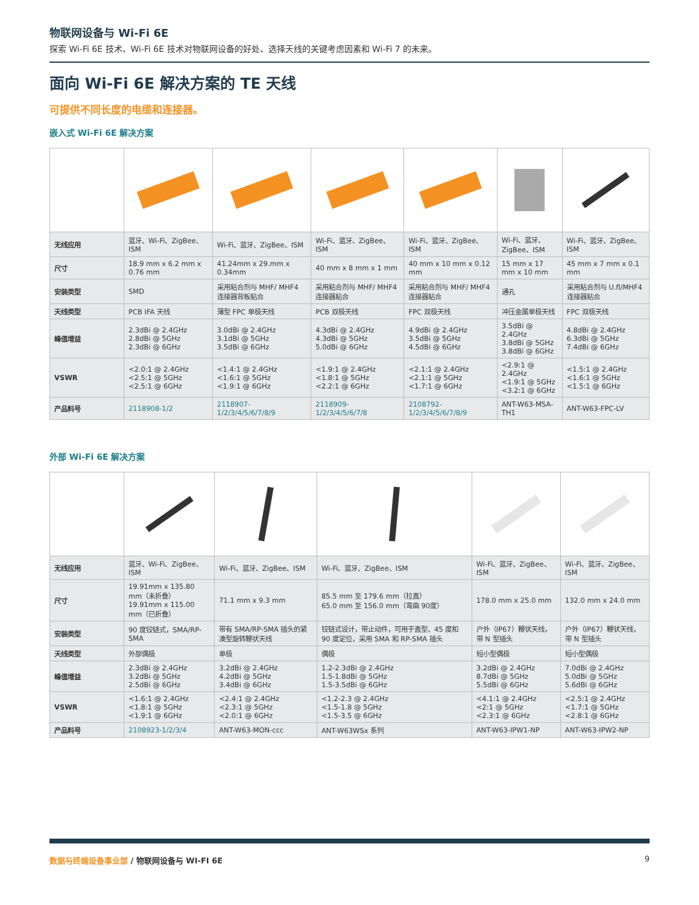物联网设备与 Wi-Fi 6E
探索 Wi-Fi 6E 技术、Wi-Fi 6E 技术对物联网设备的好处、选择天线的关键考虑因素和 Wi-Fi 7 的未来。
面向 Wi-Fi 6E 解决方案的 TE 天线
可提供不同长度的电缆和连接器。
嵌入式 Wi-Fi 6E 解决方案
| 无线应用 | 蓝牙、Wi-Fi、ZigBee、ISM | Wi-Fi、蓝牙、ZigBee、ISM | Wi-Fi、蓝牙、ZigBee、ISM | Wi-Fi、蓝牙、ZigBee、ISM | Wi-Fi、蓝牙、ZigBee、ISM | Wi-Fi、蓝牙、ZigBee、ISM |
| 尺寸 | 18.9 mm x 6.2 mm x 0.76 mm | 41.24mm x 29.mm x 0.34mm | 40 mm x 8 mm x 1 mm | 40 mm x 10 mm x 0.12 mm | 15 mm x 17 mm x 10 mm | 45 mm x 7 mm x 0.1 mm |
| 安装类型 | SMD | 采用粘合剂与 MHF/ MHF4 连接器背板粘合 | 采用粘合剂与 MHF/ MHF4 连接器粘合 | 采用粘合剂与 MHF/ MHF4 连接器粘合 | 通孔 | 采用粘合剂与 U.fl/MHF4 连接器粘合 |
| 天线类型 | PCB IFA 天线 | 薄型 FPC 单极天线 | PCB 双极天线 | FPC 双极天线 | 冲压金属单极天线 | FPC 双极天线 |
| 峰值增益 | 2.3dBi @ 2.4GHz 2.8dBi @ 5GHz 2.3dBi @ 6GHz | 3.0dBi @ 2.4GHz 3.1dBi @ 5GHz 3.5dBi @ 6GHz | 4.3dBi @ 2.4GHz 4.3dBi @ 5GHz 5.0dBi @ 6GHz | 4.9dBi @ 2.4GHz 3.5dBi @ 5GHz 4.5dBi @ 6GHz | 3.5dBi @ 2.4GHz 3.8dBi @ 5GHz 3.8dBi @ 6GHz | 4.8dBi @ 2.4GHz 6.3dBi @ 5GHz 7.4dBi @ 6GHz |
| VSWR | <2.0:1 @ 2.4GHz <2.5:1 @ 5GHz <2.5:1 @ 6GHz | <1.4:1 @ 2.4GHz <1.6:1 @ 5GHz <1.9:1 @ 6GHz | <1.9:1 @ 2.4GHz <1.8:1 @ 5GHz <2.2:1 @ 6GHz | <2.1:1 @ 2.4GHz <2.1:1 @ 5GHz <1.7:1 @ 6GHz | <2.9:1 @ 2.4GHz <1.9:1 @ 5GHz <3.2:1 @ 6GHz | <1.5:1 @ 2.4GHz <1.6:1 @ 5GHz <1.5:1 @ 6GHz |
| 产品料号 | 2118908-1/2 | 2118907-1/2/3/4/5/6/7/8/9 | 2118909-1/2/3/4/5/6/7/8 | 2108792-1/2/3/4/5/6/7/8/9 | ANT-W63-MSA-TH1 | ANT-W63-FPC-LV |
外部 Wi-Fi 6E 解决方案
| 无线应用 | 蓝牙、Wi-Fi、ZigBee、ISM | Wi-Fi、蓝牙、ZigBee、ISM | Wi-Fi、蓝牙、ZigBee、ISM | Wi-Fi、蓝牙、ZigBee、ISM | Wi-Fi、蓝牙、ZigBee、ISM |
| 尺寸 | 19.91mm x 135.80 mm（未折叠） 19.91mm x 115.00 mm（已折叠） | 71.1 mm x 9.3 mm | 85.5 mm 至 179.6 mm（拉直） 65.0 mm 至 156.0 mm（弯曲 90度） | 178.0 mm x 25.0 mm | 132.0 mm x 24.0 mm |
| 安装类型 | 90 度铰链式，SMA/RP-SMA | 带有 SMA/RP-SMA 插头的紧凑型旋转鞭状天线 | 铰链式设计，带止动件，可用于直型、45 度和90 度定位，采用 SMA 和 RP-SMA 插头 | 户外（IP67）鞭状天线，带 N 型插头 | 户外（IP67）鞭状天线，带 N 型插头 |
| 天线类型 | 外部偶极 | 单极 | 偶极 | 短小型偶极 | 短小型偶极 |
| 峰值增益 | 2.3dBi @ 2.4GHz 3.2dBi @ 5GHz 2.5dBi @ 6GHz | 3.2dBi @ 2.4GHz 4.2dBi @ 5GHz 3.4dBi @ 6GHz | 1.2-2.3dBi @ 2.4GHz 1.5-1.8dBi @ 5GHz 1.5-3.5dBi @ 6GHz | 3.2dBi @ 2.4GHz 8.7dBi @ 5GHz 5.5dBi @ 6GHz | 7.0dBi @ 2.4GHz 5.0dBi @ 5GHz 5.6dBi @ 6GHz |
| VSWR | <1.6:1 @ 2.4GHz <1.8:1 @ 5GHz <1.9:1 @ 6GHz | <2.4:1 @ 2.4GHz <2.3:1 @ 5GHz <2.0:1 @ 6GHz | <1.2-2.3 @ 2.4GHz <1.5-1.8 @ 5GHz <1.5-3.5 @ 6GHz | <4.1:1 @ 2.4GHz <2:1 @ 5GHz <2.3:1 @ 6GHz | <2.5:1 @ 2.4GHz <1.7:1 @ 5GHz <2.8:1 @ 6GHz |
| 产品料号 | 2108923-1/2/3/4 | ANT-W63-MON-ccc | ANT-W63WSx 系列 | ANT-W63-IPW1-NP | ANT-W63-IPW2-NP |
数据与终端设备事业部 / 物联网设备与 WI-FI 6E 9